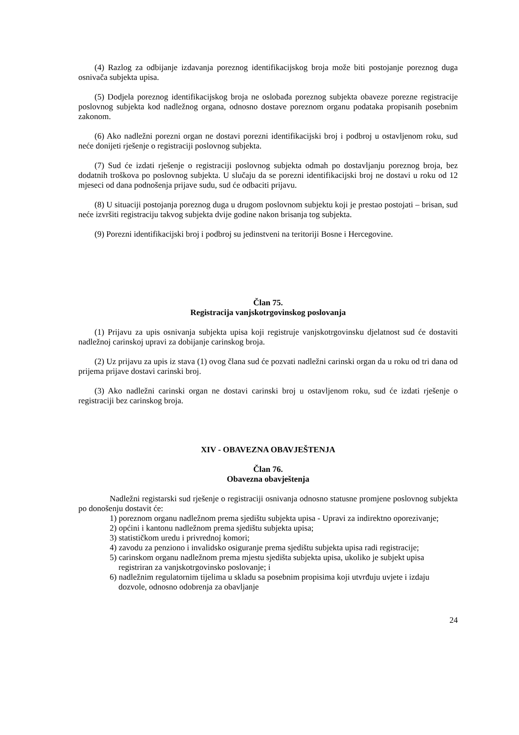(4) Razlog za odbijanje izdavanja poreznog identifikacijskog broja može biti postojanje poreznog duga osnivača subjekta upisa.
(5) Dodjela poreznog identifikacijskog broja ne oslobađa poreznog subjekta obaveze porezne registracije poslovnog subjekta kod nadležnog organa, odnosno dostave poreznom organu podataka propisanih posebnim zakonom.
(6) Ako nadležni porezni organ ne dostavi porezni identifikacijski broj i podbroj u ostavljenom roku, sud neće donijeti rješenje o registraciji poslovnog subjekta.
(7) Sud će izdati rješenje o registraciji poslovnog subjekta odmah po dostavljanju poreznog broja, bez dodatnih troškova po poslovnog subjekta. U slučaju da se porezni identifikacijski broj ne dostavi u roku od 12 mjeseci od dana podnošenja prijave sudu, sud će odbaciti prijavu.
(8) U situaciji postojanja poreznog duga u drugom poslovnom subjektu koji je prestao postojati – brisan, sud neće izvršiti registraciju takvog subjekta dvije godine nakon brisanja tog subjekta.
(9) Porezni identifikacijski broj i podbroj su jedinstveni na teritoriji Bosne i Hercegovine.
Član 75.
Registracija vanjskotrgovinskog poslovanja
(1) Prijavu za upis osnivanja subjekta upisa koji registruje vanjskotrgovinsku djelatnost sud će dostaviti nadležnoj carinskoj upravi za dobijanje carinskog broja.
(2) Uz prijavu za upis iz stava (1) ovog člana sud će pozvati nadležni carinski organ da u roku od tri dana od prijema prijave dostavi carinski broj.
(3) Ako nadležni carinski organ ne dostavi carinski broj u ostavljenom roku, sud će izdati rješenje o registraciji bez carinskog broja.
XIV - OBAVEZNA OBAVJEŠTENJA
Član 76.
Obavezna obavještenja
Nadležni registarski sud rješenje o registraciji osnivanja odnosno statusne promjene poslovnog subjekta po donošenju dostavit će:
1) poreznom organu nadležnom prema sjedištu subjekta upisa - Upravi za indirektno oporezivanje;
2) općini i kantonu nadležnom prema sjedištu subjekta upisa;
3) statističkom uredu i privrednoj komori;
4) zavodu za penziono i invalidsko osiguranje prema sjedištu subjekta upisa radi registracije;
5) carinskom organu nadležnom prema mjestu sjedišta subjekta upisa, ukoliko je subjekt upisa registriran za vanjskotrgovinsko poslovanje; i
6) nadležnim regulatornim tijelima u skladu sa posebnim propisima koji utvrđuju uvjete i izdaju dozvole, odnosno odobrenja za obavljanje
24